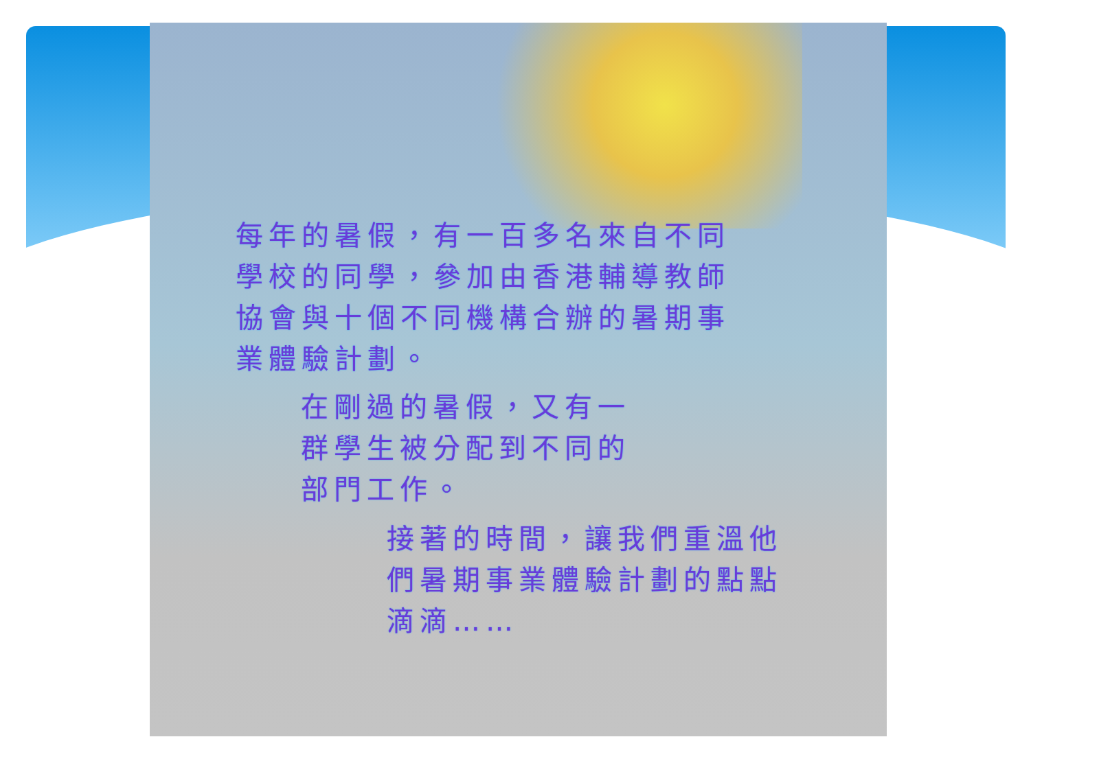每年的暑假，有一百多名來自不同
學校的同學，參加由香港輔導教師
協會與十個不同機構合辦的暑期事
業體驗計劃。
在剛過的暑假，又有一
群學生被分配到不同的
部門工作。
接著的時間，讓我們重溫他
們暑期事業體驗計劃的點點
滴滴……